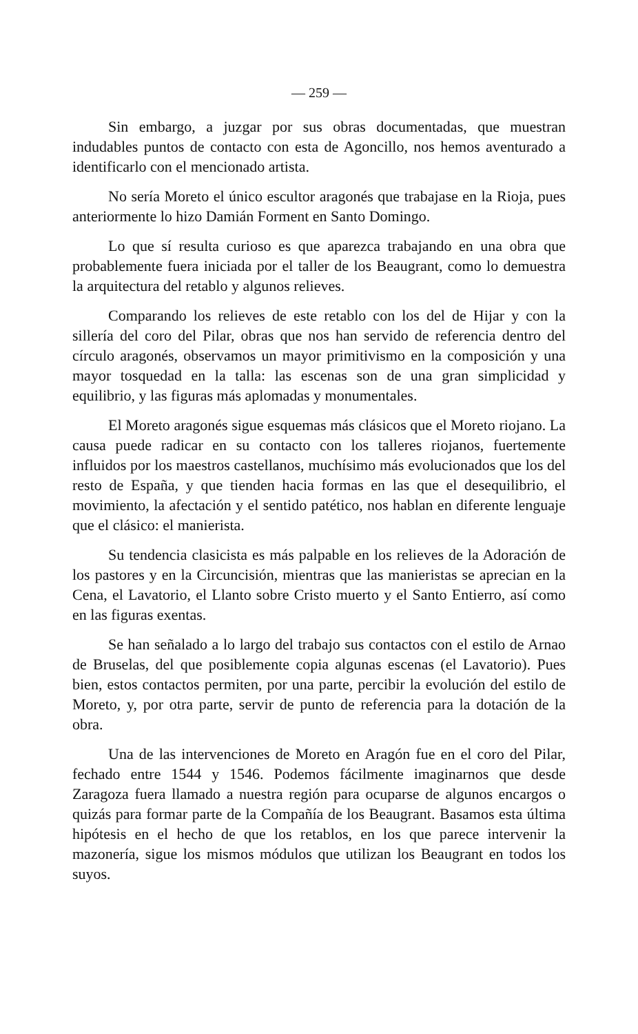— 259 —
Sin embargo, a juzgar por sus obras documentadas, que muestran indudables puntos de contacto con esta de Agoncillo, nos hemos aventurado a identificarlo con el mencionado artista.
No sería Moreto el único escultor aragonés que trabajase en la Rioja, pues anteriormente lo hizo Damián Forment en Santo Domingo.
Lo que sí resulta curioso es que aparezca trabajando en una obra que probablemente fuera iniciada por el taller de los Beaugrant, como lo demuestra la arquitectura del retablo y algunos relieves.
Comparando los relieves de este retablo con los del de Hijar y con la sillería del coro del Pilar, obras que nos han servido de referencia dentro del círculo aragonés, observamos un mayor primitivismo en la composición y una mayor tosquedad en la talla: las escenas son de una gran simplicidad y equilibrio, y las figuras más aplomadas y monumentales.
El Moreto aragonés sigue esquemas más clásicos que el Moreto riojano. La causa puede radicar en su contacto con los talleres riojanos, fuertemente influidos por los maestros castellanos, muchísimo más evolucionados que los del resto de España, y que tienden hacia formas en las que el desequilibrio, el movimiento, la afectación y el sentido patético, nos hablan en diferente lenguaje que el clásico: el manierista.
Su tendencia clasicista es más palpable en los relieves de la Adoración de los pastores y en la Circuncisión, mientras que las manieristas se aprecian en la Cena, el Lavatorio, el Llanto sobre Cristo muerto y el Santo Entierro, así como en las figuras exentas.
Se han señalado a lo largo del trabajo sus contactos con el estilo de Arnao de Bruselas, del que posiblemente copia algunas escenas (el Lavatorio). Pues bien, estos contactos permiten, por una parte, percibir la evolución del estilo de Moreto, y, por otra parte, servir de punto de referencia para la dotación de la obra.
Una de las intervenciones de Moreto en Aragón fue en el coro del Pilar, fechado entre 1544 y 1546. Podemos fácilmente imaginarnos que desde Zaragoza fuera llamado a nuestra región para ocuparse de algunos encargos o quizás para formar parte de la Compañía de los Beaugrant. Basamos esta última hipótesis en el hecho de que los retablos, en los que parece intervenir la mazonería, sigue los mismos módulos que utilizan los Beaugrant en todos los suyos.